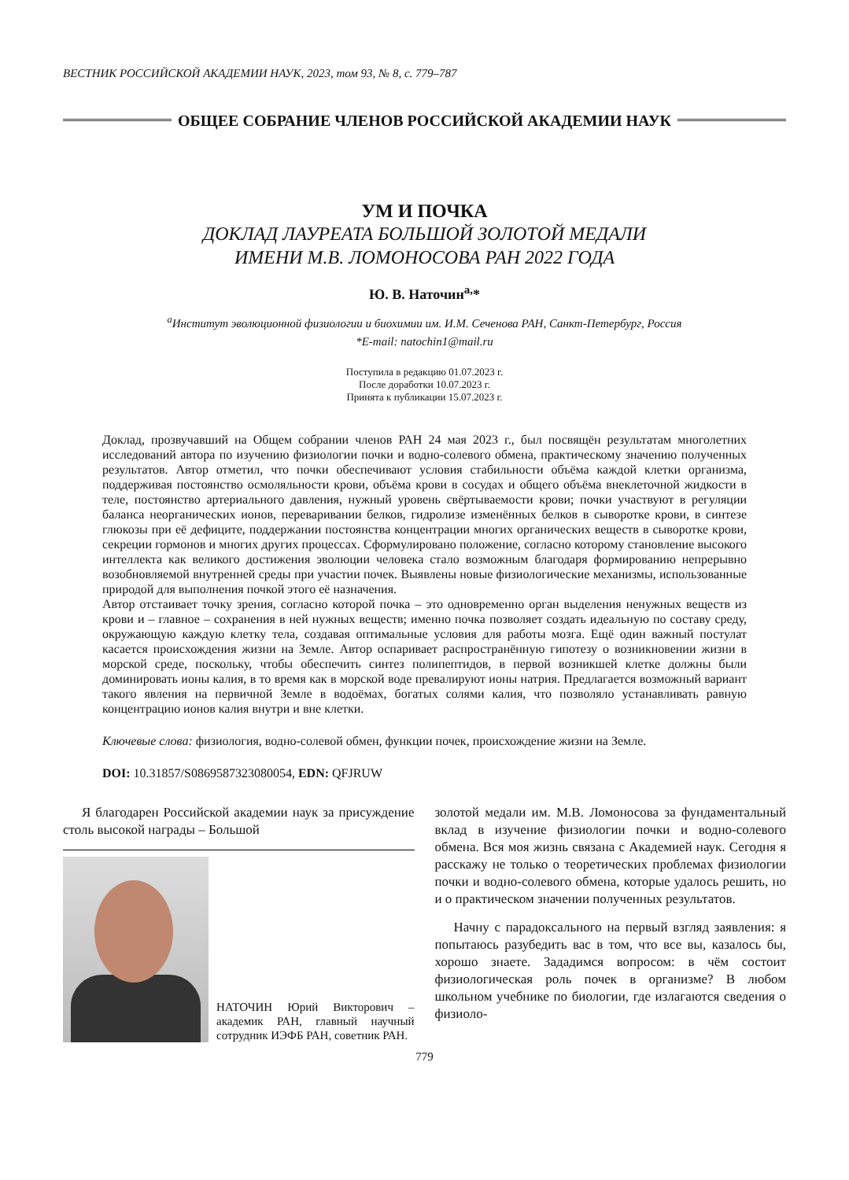ВЕСТНИК РОССИЙСКОЙ АКАДЕМИИ НАУК, 2023, том 93, № 8, с. 779–787
ОБЩЕЕ СОБРАНИЕ ЧЛЕНОВ РОССИЙСКОЙ АКАДЕМИИ НАУК
УМ И ПОЧКА
ДОКЛАД ЛАУРЕАТА БОЛЬШОЙ ЗОЛОТОЙ МЕДАЛИ
ИМЕНИ М.В. ЛОМОНОСОВА РАН 2022 ГОДА
Ю. В. Наточин<sup>a,</sup>*
<sup>a</sup> Институт эволюционной физиологии и биохимии им. И.М. Сеченова РАН, Санкт-Петербург, Россия
*E-mail: natochin1@mail.ru
Поступила в редакцию 01.07.2023 г.
После доработки 10.07.2023 г.
Принята к публикации 15.07.2023 г.
Доклад, прозвучавший на Общем собрании членов РАН 24 мая 2023 г., был посвящён результатам многолетних исследований автора по изучению физиологии почки и водно-солевого обмена, практическому значению полученных результатов. Автор отметил, что почки обеспечивают условия стабильности объёма каждой клетки организма, поддерживая постоянство осмоляльности крови, объёма крови в сосудах и общего объёма внеклеточной жидкости в теле, постоянство артериального давления, нужный уровень свёртываемости крови; почки участвуют в регуляции баланса неорганических ионов, переваривании белков, гидролизе изменённых белков в сыворотке крови, в синтезе глюкозы при её дефиците, поддержании постоянства концентрации многих органических веществ в сыворотке крови, секреции гормонов и многих других процессах. Сформулировано положение, согласно которому становление высокого интеллекта как великого достижения эволюции человека стало возможным благодаря формированию непрерывно возобновляемой внутренней среды при участии почек. Выявлены новые физиологические механизмы, использованные природой для выполнения почкой этого её назначения.
Автор отстаивает точку зрения, согласно которой почка – это одновременно орган выделения ненужных веществ из крови и – главное – сохранения в ней нужных веществ; именно почка позволяет создать идеальную по составу среду, окружающую каждую клетку тела, создавая оптимальные условия для работы мозга. Ещё один важный постулат касается происхождения жизни на Земле. Автор оспаривает распространённую гипотезу о возникновении жизни в морской среде, поскольку, чтобы обеспечить синтез полипептидов, в первой возникшей клетке должны были доминировать ионы калия, в то время как в морской воде превалируют ионы натрия. Предлагается возможный вариант такого явления на первичной Земле в водоёмах, богатых солями калия, что позволяло устанавливать равную концентрацию ионов калия внутри и вне клетки.
Ключевые слова: физиология, водно-солевой обмен, функции почек, происхождение жизни на Земле.
DOI: 10.31857/S0869587323080054, EDN: QFJRUW
Я благодарен Российской академии наук за присуждение столь высокой награды – Большой
НАТОЧИН Юрий Викторович – академик РАН, главный научный сотрудник ИЭФБ РАН, советник РАН.
золотой медали им. М.В. Ломоносова за фундаментальный вклад в изучение физиологии почки и водно-солевого обмена. Вся моя жизнь связана с Академией наук. Сегодня я расскажу не только о теоретических проблемах физиологии почки и водно-солевого обмена, которые удалось решить, но и о практическом значении полученных результатов.
Начну с парадоксального на первый взгляд заявления: я попытаюсь разубедить вас в том, что все вы, казалось бы, хорошо знаете. Зададимся вопросом: в чём состоит физиологическая роль почек в организме? В любом школьном учебнике по биологии, где излагаются сведения о физиоло-
779